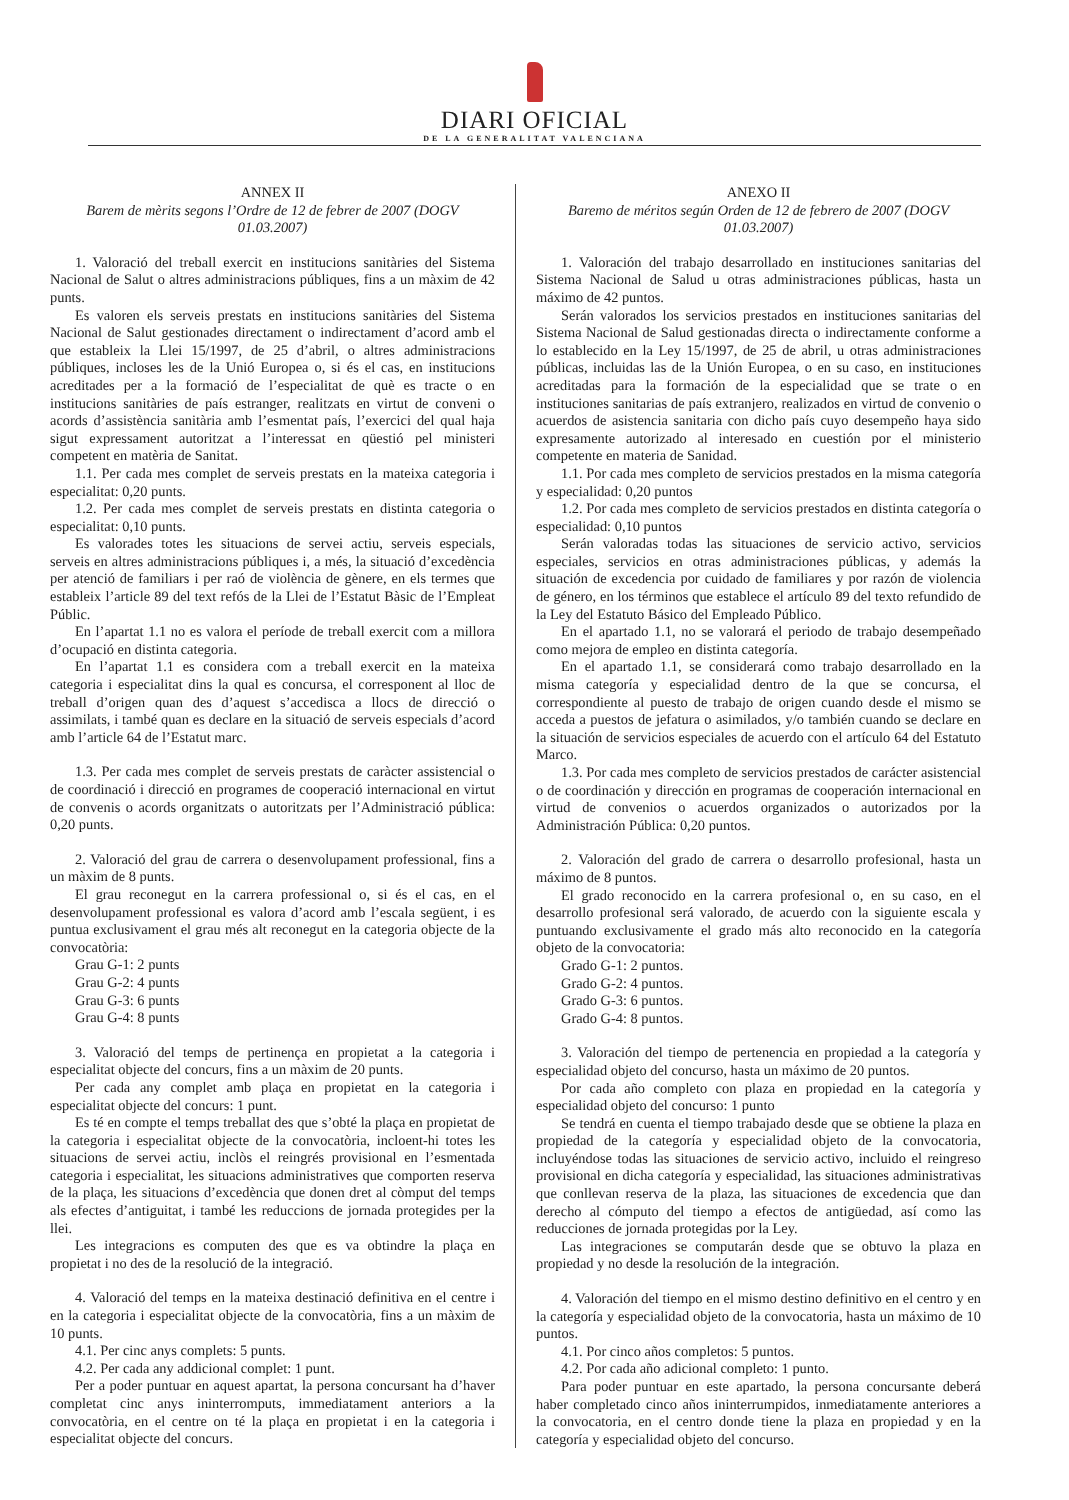DIARI OFICIAL
DE LA GENERALITAT VALENCIANA
ANNEX II
Barem de mèrits segons l’Ordre de 12 de febrer de 2007 (DOGV 01.03.2007)
1. Valoració del treball exercit en institucions sanitàries del Sistema Nacional de Salut o altres administracions públiques, fins a un màxim de 42 punts.
Es valoren els serveis prestats en institucions sanitàries del Sistema Nacional de Salut gestionades directament o indirectament d’acord amb el que estableix la Llei 15/1997, de 25 d’abril, o altres administracions públiques, incloses les de la Unió Europea o, si és el cas, en institucions acreditades per a la formació de l’especialitat de què es tracte o en institucions sanitàries de país estranger, realitzats en virtut de conveni o acords d’assistència sanitària amb l’esmentat país, l’exercici del qual haja sigut expressament autoritzat a l’interessat en qüestió pel ministeri competent en matèria de Sanitat.
1.1. Per cada mes complet de serveis prestats en la mateixa categoria i especialitat: 0,20 punts.
1.2. Per cada mes complet de serveis prestats en distinta categoria o especialitat: 0,10 punts.
Es valorades totes les situacions de servei actiu, serveis especials, serveis en altres administracions públiques i, a més, la situació d’excedència per atenció de familiars i per raó de violència de gènere, en els termes que estableix l’article 89 del text refós de la Llei de l’Estatut Bàsic de l’Empleat Públic.
En l’apartat 1.1 no es valora el període de treball exercit com a millora d’ocupació en distinta categoria.
En l’apartat 1.1 es considera com a treball exercit en la mateixa categoria i especialitat dins la qual es concursa, el corresponent al lloc de treball d’origen quan des d’aquest s’accedisca a llocs de direcció o assimilats, i també quan es declare en la situació de serveis especials d’acord amb l’article 64 de l’Estatut marc.
1.3. Per cada mes complet de serveis prestats de caràcter assistencial o de coordinació i direcció en programes de cooperació internacional en virtut de convenis o acords organitzats o autoritzats per l’Administració pública: 0,20 punts.
2. Valoració del grau de carrera o desenvolupament professional, fins a un màxim de 8 punts.
El grau reconegut en la carrera professional o, si és el cas, en el desenvolupament professional es valora d’acord amb l’escala següent, i es puntua exclusivament el grau més alt reconegut en la categoria objecte de la convocatòria:
Grau G-1: 2 punts
Grau G-2: 4 punts
Grau G-3: 6 punts
Grau G-4: 8 punts
3. Valoració del temps de pertinença en propietat a la categoria i especialitat objecte del concurs, fins a un màxim de 20 punts.
Per cada any complet amb plaça en propietat en la categoria i especialitat objecte del concurs: 1 punt.
Es té en compte el temps treballat des que s’obté la plaça en propietat de la categoria i especialitat objecte de la convocatòria, incloent-hi totes les situacions de servei actiu, inclòs el reingrés provisional en l’esmentada categoria i especialitat, les situacions administratives que comporten reserva de la plaça, les situacions d’excedència que donen dret al còmput del temps als efectes d’antiguitat, i també les reduccions de jornada protegides per la llei.
Les integracions es computen des que es va obtindre la plaça en propietat i no des de la resolució de la integració.
4. Valoració del temps en la mateixa destinació definitiva en el centre i en la categoria i especialitat objecte de la convocatòria, fins a un màxim de 10 punts.
4.1. Per cinc anys complets: 5 punts.
4.2. Per cada any addicional complet: 1 punt.
Per a poder puntuar en aquest apartat, la persona concursant ha d’haver completat cinc anys ininterromputs, immediatament anteriors a la convocatòria, en el centre on té la plaça en propietat i en la categoria i especialitat objecte del concurs.
ANEXO II
Baremo de méritos según Orden de 12 de febrero de 2007 (DOGV 01.03.2007)
1. Valoración del trabajo desarrollado en instituciones sanitarias del Sistema Nacional de Salud u otras administraciones públicas, hasta un máximo de 42 puntos.
Serán valorados los servicios prestados en instituciones sanitarias del Sistema Nacional de Salud gestionadas directa o indirectamente conforme a lo establecido en la Ley 15/1997, de 25 de abril, u otras administraciones públicas, incluidas las de la Unión Europea, o en su caso, en instituciones acreditadas para la formación de la especialidad que se trate o en instituciones sanitarias de país extranjero, realizados en virtud de convenio o acuerdos de asistencia sanitaria con dicho país cuyo desempeño haya sido expresamente autorizado al interesado en cuestión por el ministerio competente en materia de Sanidad.
1.1. Por cada mes completo de servicios prestados en la misma categoría y especialidad: 0,20 puntos
1.2. Por cada mes completo de servicios prestados en distinta categoría o especialidad: 0,10 puntos
Serán valoradas todas las situaciones de servicio activo, servicios especiales, servicios en otras administraciones públicas, y además la situación de excedencia por cuidado de familiares y por razón de violencia de género, en los términos que establece el artículo 89 del texto refundido de la Ley del Estatuto Básico del Empleado Público.
En el apartado 1.1, no se valorará el periodo de trabajo desempeñado como mejora de empleo en distinta categoría.
En el apartado 1.1, se considerará como trabajo desarrollado en la misma categoría y especialidad dentro de la que se concursa, el correspondiente al puesto de trabajo de origen cuando desde el mismo se acceda a puestos de jefatura o asimilados, y/o también cuando se declare en la situación de servicios especiales de acuerdo con el artículo 64 del Estatuto Marco.
1.3. Por cada mes completo de servicios prestados de carácter asistencial o de coordinación y dirección en programas de cooperación internacional en virtud de convenios o acuerdos organizados o autorizados por la Administración Pública: 0,20 puntos.
2. Valoración del grado de carrera o desarrollo profesional, hasta un máximo de 8 puntos.
El grado reconocido en la carrera profesional o, en su caso, en el desarrollo profesional será valorado, de acuerdo con la siguiente escala y puntuando exclusivamente el grado más alto reconocido en la categoría objeto de la convocatoria:
Grado G-1: 2 puntos.
Grado G-2: 4 puntos.
Grado G-3: 6 puntos.
Grado G-4: 8 puntos.
3. Valoración del tiempo de pertenencia en propiedad a la categoría y especialidad objeto del concurso, hasta un máximo de 20 puntos.
Por cada año completo con plaza en propiedad en la categoría y especialidad objeto del concurso: 1 punto
Se tendrá en cuenta el tiempo trabajado desde que se obtiene la plaza en propiedad de la categoría y especialidad objeto de la convocatoria, incluyéndose todas las situaciones de servicio activo, incluido el reingreso provisional en dicha categoría y especialidad, las situaciones administrativas que conllevan reserva de la plaza, las situaciones de excedencia que dan derecho al cómputo del tiempo a efectos de antigüedad, así como las reducciones de jornada protegidas por la Ley.
Las integraciones se computarán desde que se obtuvo la plaza en propiedad y no desde la resolución de la integración.
4. Valoración del tiempo en el mismo destino definitivo en el centro y en la categoría y especialidad objeto de la convocatoria, hasta un máximo de 10 puntos.
4.1. Por cinco años completos: 5 puntos.
4.2. Por cada año adicional completo: 1 punto.
Para poder puntuar en este apartado, la persona concursante deberá haber completado cinco años ininterrumpidos, inmediatamente anteriores a la convocatoria, en el centro donde tiene la plaza en propiedad y en la categoría y especialidad objeto del concurso.